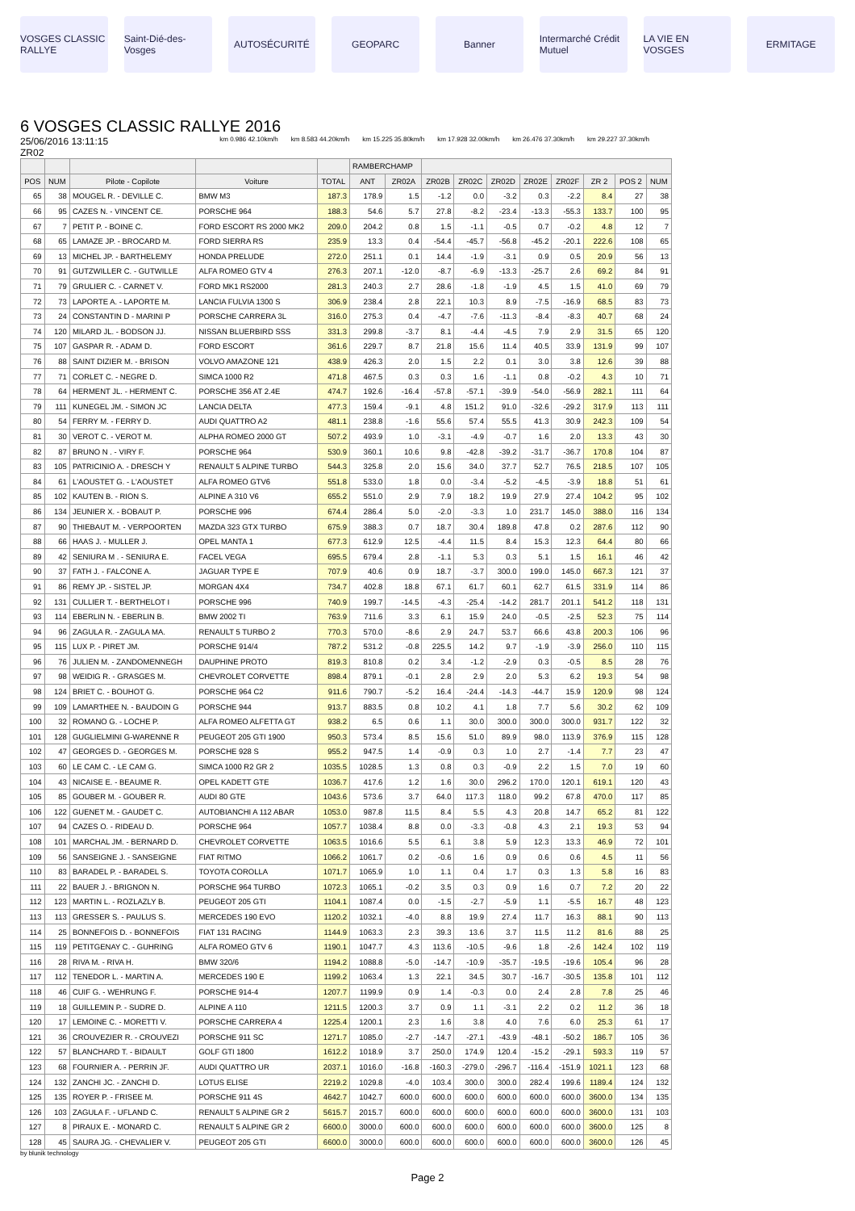VOSGES CLASSIC RALLYE Saint-Dié-des-Vosges AUTOSÉCURITÉ GEOPARC Banner Intermarché Crédit Mutuel LA VIE EN VOSGES ERMITAGE
6 VOSGES CLASSIC RALLYE 2016
25/06/2016 13:11:15
ZR02
km 0.986 42.10km/h km 8.583 44.20km/h km 15.225 35.80km/h km 17.928 32.00km/h km 26.476 37.30km/h km 29.227 37.30km/h
| | | | | | RAMBERCHAMP | | | | | | | | | |
| --- | --- | --- | --- | --- | --- | --- | --- | --- | --- | --- | --- | --- | --- | --- |
| POS | NUM | Pilote - Copilote | Voiture | TOTAL | ANT | ZR02A | ZR02B | ZR02C | ZR02D | ZR02E | ZR02F | ZR 2 | POS 2 | NUM |
| 65 | 38 | MOUGEL R. - DEVILLE C. | BMW M3 | 187.3 | 178.9 | 1.5 | -1.2 | 0.0 | -3.2 | 0.3 | -2.2 | 8.4 | 27 | 38 |
| 66 | 95 | CAZES N. - VINCENT CE. | PORSCHE 964 | 188.3 | 54.6 | 5.7 | 27.8 | -8.2 | -23.4 | -13.3 | -55.3 | 133.7 | 100 | 95 |
| 67 | 7 | PETIT P. - BOINE C. | FORD ESCORT RS 2000 MK2 | 209.0 | 204.2 | 0.8 | 1.5 | -1.1 | -0.5 | 0.7 | -0.2 | 4.8 | 12 | 7 |
| 68 | 65 | LAMAZE JP. - BROCARD M. | FORD SIERRA RS | 235.9 | 13.3 | 0.4 | -54.4 | -45.7 | -56.8 | -45.2 | -20.1 | 222.6 | 108 | 65 |
| 69 | 13 | MICHEL JP. - BARTHELEMY | HONDA PRELUDE | 272.0 | 251.1 | 0.1 | 14.4 | -1.9 | -3.1 | 0.9 | 0.5 | 20.9 | 56 | 13 |
| 70 | 91 | GUTZWILLER C. - GUTWILLE | ALFA ROMEO GTV 4 | 276.3 | 207.1 | -12.0 | -8.7 | -6.9 | -13.3 | -25.7 | 2.6 | 69.2 | 84 | 91 |
| 71 | 79 | GRULIER C. - CARNET V. | FORD MK1 RS2000 | 281.3 | 240.3 | 2.7 | 28.6 | -1.8 | -1.9 | 4.5 | 1.5 | 41.0 | 69 | 79 |
| 72 | 73 | LAPORTE A. - LAPORTE M. | LANCIA FULVIA 1300 S | 306.9 | 238.4 | 2.8 | 22.1 | 10.3 | 8.9 | -7.5 | -16.9 | 68.5 | 83 | 73 |
| 73 | 24 | CONSTANTIN D - MARINI P | PORSCHE CARRERA 3L | 316.0 | 275.3 | 0.4 | -4.7 | -7.6 | -11.3 | -8.4 | -8.3 | 40.7 | 68 | 24 |
| 74 | 120 | MILARD JL. - BODSON JJ. | NISSAN BLUERBIRD SSS | 331.3 | 299.8 | -3.7 | 8.1 | -4.4 | -4.5 | 7.9 | 2.9 | 31.5 | 65 | 120 |
| 75 | 107 | GASPAR R. - ADAM D. | FORD ESCORT | 361.6 | 229.7 | 8.7 | 21.8 | 15.6 | 11.4 | 40.5 | 33.9 | 131.9 | 99 | 107 |
| 76 | 88 | SAINT DIZIER M. - BRISON | VOLVO AMAZONE 121 | 438.9 | 426.3 | 2.0 | 1.5 | 2.2 | 0.1 | 3.0 | 3.8 | 12.6 | 39 | 88 |
| 77 | 71 | CORLET C. - NEGRE D. | SIMCA 1000 R2 | 471.8 | 467.5 | 0.3 | 0.3 | 1.6 | -1.1 | 0.8 | -0.2 | 4.3 | 10 | 71 |
| 78 | 64 | HERMENT JL. - HERMENT C. | PORSCHE 356 AT 2.4E | 474.7 | 192.6 | -16.4 | -57.8 | -57.1 | -39.9 | -54.0 | -56.9 | 282.1 | 111 | 64 |
| 79 | 111 | KUNEGEL JM. - SIMON JC | LANCIA DELTA | 477.3 | 159.4 | -9.1 | 4.8 | 151.2 | 91.0 | -32.6 | -29.2 | 317.9 | 113 | 111 |
| 80 | 54 | FERRY M. - FERRY D. | AUDI QUATTRO A2 | 481.1 | 238.8 | -1.6 | 55.6 | 57.4 | 55.5 | 41.3 | 30.9 | 242.3 | 109 | 54 |
| 81 | 30 | VEROT C. - VEROT M. | ALPHA ROMEO 2000 GT | 507.2 | 493.9 | 1.0 | -3.1 | -4.9 | -0.7 | 1.6 | 2.0 | 13.3 | 43 | 30 |
| 82 | 87 | BRUNO N . - VIRY F. | PORSCHE 964 | 530.9 | 360.1 | 10.6 | 9.8 | -42.8 | -39.2 | -31.7 | -36.7 | 170.8 | 104 | 87 |
| 83 | 105 | PATRICINIO A. - DRESCH Y | RENAULT 5 ALPINE TURBO | 544.3 | 325.8 | 2.0 | 15.6 | 34.0 | 37.7 | 52.7 | 76.5 | 218.5 | 107 | 105 |
| 84 | 61 | L'AOUSTET G. - L'AOUSTET | ALFA ROMEO GTV6 | 551.8 | 533.0 | 1.8 | 0.0 | -3.4 | -5.2 | -4.5 | -3.9 | 18.8 | 51 | 61 |
| 85 | 102 | KAUTEN B. - RION S. | ALPINE A 310 V6 | 655.2 | 551.0 | 2.9 | 7.9 | 18.2 | 19.9 | 27.9 | 27.4 | 104.2 | 95 | 102 |
| 86 | 134 | JEUNIER X. - BOBAUT P. | PORSCHE 996 | 674.4 | 286.4 | 5.0 | -2.0 | -3.3 | 1.0 | 231.7 | 145.0 | 388.0 | 116 | 134 |
| 87 | 90 | THIEBAUT M. - VERPOORTEN | MAZDA 323 GTX TURBO | 675.9 | 388.3 | 0.7 | 18.7 | 30.4 | 189.8 | 47.8 | 0.2 | 287.6 | 112 | 90 |
| 88 | 66 | HAAS J. - MULLER J. | OPEL MANTA 1 | 677.3 | 612.9 | 12.5 | -4.4 | 11.5 | 8.4 | 15.3 | 12.3 | 64.4 | 80 | 66 |
| 89 | 42 | SENIURA M . - SENIURA E. | FACEL VEGA | 695.5 | 679.4 | 2.8 | -1.1 | 5.3 | 0.3 | 5.1 | 1.5 | 16.1 | 46 | 42 |
| 90 | 37 | FATH J. - FALCONE A. | JAGUAR TYPE E | 707.9 | 40.6 | 0.9 | 18.7 | -3.7 | 300.0 | 199.0 | 145.0 | 667.3 | 121 | 37 |
| 91 | 86 | REMY JP. - SISTEL JP. | MORGAN 4X4 | 734.7 | 402.8 | 18.8 | 67.1 | 61.7 | 60.1 | 62.7 | 61.5 | 331.9 | 114 | 86 |
| 92 | 131 | CULLIER T. - BERTHELOT I | PORSCHE 996 | 740.9 | 199.7 | -14.5 | -4.3 | -25.4 | -14.2 | 281.7 | 201.1 | 541.2 | 118 | 131 |
| 93 | 114 | EBERLIN N. - EBERLIN B. | BMW 2002 TI | 763.9 | 711.6 | 3.3 | 6.1 | 15.9 | 24.0 | -0.5 | -2.5 | 52.3 | 75 | 114 |
| 94 | 96 | ZAGULA R. - ZAGULA MA. | RENAULT 5 TURBO 2 | 770.3 | 570.0 | -8.6 | 2.9 | 24.7 | 53.7 | 66.6 | 43.8 | 200.3 | 106 | 96 |
| 95 | 115 | LUX P. - PIRET JM. | PORSCHE 914/4 | 787.2 | 531.2 | -0.8 | 225.5 | 14.2 | 9.7 | -1.9 | -3.9 | 256.0 | 110 | 115 |
| 96 | 76 | JULIEN M. - ZANDOMENNEGH | DAUPHINE PROTO | 819.3 | 810.8 | 0.2 | 3.4 | -1.2 | -2.9 | 0.3 | -0.5 | 8.5 | 28 | 76 |
| 97 | 98 | WEIDIG R. - GRASGES M. | CHEVROLET CORVETTE | 898.4 | 879.1 | -0.1 | 2.8 | 2.9 | 2.0 | 5.3 | 6.2 | 19.3 | 54 | 98 |
| 98 | 124 | BRIET C. - BOUHOT G. | PORSCHE 964 C2 | 911.6 | 790.7 | -5.2 | 16.4 | -24.4 | -14.3 | -44.7 | 15.9 | 120.9 | 98 | 124 |
| 99 | 109 | LAMARTHEE N. - BAUDOIN G | PORSCHE 944 | 913.7 | 883.5 | 0.8 | 10.2 | 4.1 | 1.8 | 7.7 | 5.6 | 30.2 | 62 | 109 |
| 100 | 32 | ROMANO G. - LOCHE P. | ALFA ROMEO ALFETTA GT | 938.2 | 6.5 | 0.6 | 1.1 | 30.0 | 300.0 | 300.0 | 300.0 | 931.7 | 122 | 32 |
| 101 | 128 | GUGLIELMINI G-WARENNE R | PEUGEOT 205 GTI 1900 | 950.3 | 573.4 | 8.5 | 15.6 | 51.0 | 89.9 | 98.0 | 113.9 | 376.9 | 115 | 128 |
| 102 | 47 | GEORGES D. - GEORGES M. | PORSCHE 928 S | 955.2 | 947.5 | 1.4 | -0.9 | 0.3 | 1.0 | 2.7 | -1.4 | 7.7 | 23 | 47 |
| 103 | 60 | LE CAM C. - LE CAM G. | SIMCA 1000 R2 GR 2 | 1035.5 | 1028.5 | 1.3 | 0.8 | 0.3 | -0.9 | 2.2 | 1.5 | 7.0 | 19 | 60 |
| 104 | 43 | NICAISE E. - BEAUME R. | OPEL KADETT GTE | 1036.7 | 417.6 | 1.2 | 1.6 | 30.0 | 296.2 | 170.0 | 120.1 | 619.1 | 120 | 43 |
| 105 | 85 | GOUBER M. - GOUBER R. | AUDI 80 GTE | 1043.6 | 573.6 | 3.7 | 64.0 | 117.3 | 118.0 | 99.2 | 67.8 | 470.0 | 117 | 85 |
| 106 | 122 | GUENET M. - GAUDET C. | AUTOBIANCHI A 112 ABAR | 1053.0 | 987.8 | 11.5 | 8.4 | 5.5 | 4.3 | 20.8 | 14.7 | 65.2 | 81 | 122 |
| 107 | 94 | CAZES O. - RIDEAU D. | PORSCHE 964 | 1057.7 | 1038.4 | 8.8 | 0.0 | -3.3 | -0.8 | 4.3 | 2.1 | 19.3 | 53 | 94 |
| 108 | 101 | MARCHAL JM. - BERNARD D. | CHEVROLET CORVETTE | 1063.5 | 1016.6 | 5.5 | 6.1 | 3.8 | 5.9 | 12.3 | 13.3 | 46.9 | 72 | 101 |
| 109 | 56 | SANSEIGNE J. - SANSEIGNE | FIAT RITMO | 1066.2 | 1061.7 | 0.2 | -0.6 | 1.6 | 0.9 | 0.6 | 0.6 | 4.5 | 11 | 56 |
| 110 | 83 | BARADEL P. - BARADEL S. | TOYOTA COROLLA | 1071.7 | 1065.9 | 1.0 | 1.1 | 0.4 | 1.7 | 0.3 | 1.3 | 5.8 | 16 | 83 |
| 111 | 22 | BAUER J. - BRIGNON N. | PORSCHE 964 TURBO | 1072.3 | 1065.1 | -0.2 | 3.5 | 0.3 | 0.9 | 1.6 | 0.7 | 7.2 | 20 | 22 |
| 112 | 123 | MARTIN L. - ROZLAZLY B. | PEUGEOT 205 GTI | 1104.1 | 1087.4 | 0.0 | -1.5 | -2.7 | -5.9 | 1.1 | -5.5 | 16.7 | 48 | 123 |
| 113 | 113 | GRESSER S. - PAULUS S. | MERCEDES 190 EVO | 1120.2 | 1032.1 | -4.0 | 8.8 | 19.9 | 27.4 | 11.7 | 16.3 | 88.1 | 90 | 113 |
| 114 | 25 | BONNEFOIS D. - BONNEFOIS | FIAT 131 RACING | 1144.9 | 1063.3 | 2.3 | 39.3 | 13.6 | 3.7 | 11.5 | 11.2 | 81.6 | 88 | 25 |
| 115 | 119 | PETITGENAY C. - GUHRING | ALFA ROMEO GTV 6 | 1190.1 | 1047.7 | 4.3 | 113.6 | -10.5 | -9.6 | 1.8 | -2.6 | 142.4 | 102 | 119 |
| 116 | 28 | RIVA M. - RIVA H. | BMW 320/6 | 1194.2 | 1088.8 | -5.0 | -14.7 | -10.9 | -35.7 | -19.5 | -19.6 | 105.4 | 96 | 28 |
| 117 | 112 | TENEDOR L. - MARTIN A. | MERCEDES 190 E | 1199.2 | 1063.4 | 1.3 | 22.1 | 34.5 | 30.7 | -16.7 | -30.5 | 135.8 | 101 | 112 |
| 118 | 46 | CUIF G. - WEHRUNG F. | PORSCHE 914-4 | 1207.7 | 1199.9 | 0.9 | 1.4 | -0.3 | 0.0 | 2.4 | 2.8 | 7.8 | 25 | 46 |
| 119 | 18 | GUILLEMIN P. - SUDRE D. | ALPINE A 110 | 1211.5 | 1200.3 | 3.7 | 0.9 | 1.1 | -3.1 | 2.2 | 0.2 | 11.2 | 36 | 18 |
| 120 | 17 | LEMOINE C. - MORETTI V. | PORSCHE CARRERA 4 | 1225.4 | 1200.1 | 2.3 | 1.6 | 3.8 | 4.0 | 7.6 | 6.0 | 25.3 | 61 | 17 |
| 121 | 36 | CROUVEZIER R. - CROUVEZI | PORSCHE 911 SC | 1271.7 | 1085.0 | -2.7 | -14.7 | -27.1 | -43.9 | -48.1 | -50.2 | 186.7 | 105 | 36 |
| 122 | 57 | BLANCHARD T. - BIDAULT | GOLF GTI 1800 | 1612.2 | 1018.9 | 3.7 | 250.0 | 174.9 | 120.4 | -15.2 | -29.1 | 593.3 | 119 | 57 |
| 123 | 68 | FOURNIER A. - PERRIN JF. | AUDI QUATTRO UR | 2037.1 | 1016.0 | -16.8 | -160.3 | -279.0 | -296.7 | -116.4 | -151.9 | 1021.1 | 123 | 68 |
| 124 | 132 | ZANCHI JC. - ZANCHI D. | LOTUS ELISE | 2219.2 | 1029.8 | -4.0 | 103.4 | 300.0 | 300.0 | 282.4 | 199.6 | 1189.4 | 124 | 132 |
| 125 | 135 | ROYER P. - FRISEE M. | PORSCHE 911 4S | 4642.7 | 1042.7 | 600.0 | 600.0 | 600.0 | 600.0 | 600.0 | 600.0 | 3600.0 | 134 | 135 |
| 126 | 103 | ZAGULA F. - UFLAND C. | RENAULT 5 ALPINE GR 2 | 5615.7 | 2015.7 | 600.0 | 600.0 | 600.0 | 600.0 | 600.0 | 600.0 | 3600.0 | 131 | 103 |
| 127 | 8 | PIRAUX E. - MONARD C. | RENAULT 5 ALPINE GR 2 | 6600.0 | 3000.0 | 600.0 | 600.0 | 600.0 | 600.0 | 600.0 | 600.0 | 3600.0 | 125 | 8 |
| 128 | 45 | SAURA JG. - CHEVALIER V. | PEUGEOT 205 GTI | 6600.0 | 3000.0 | 600.0 | 600.0 | 600.0 | 600.0 | 600.0 | 600.0 | 3600.0 | 126 | 45 |
by blunik technology
Page 2